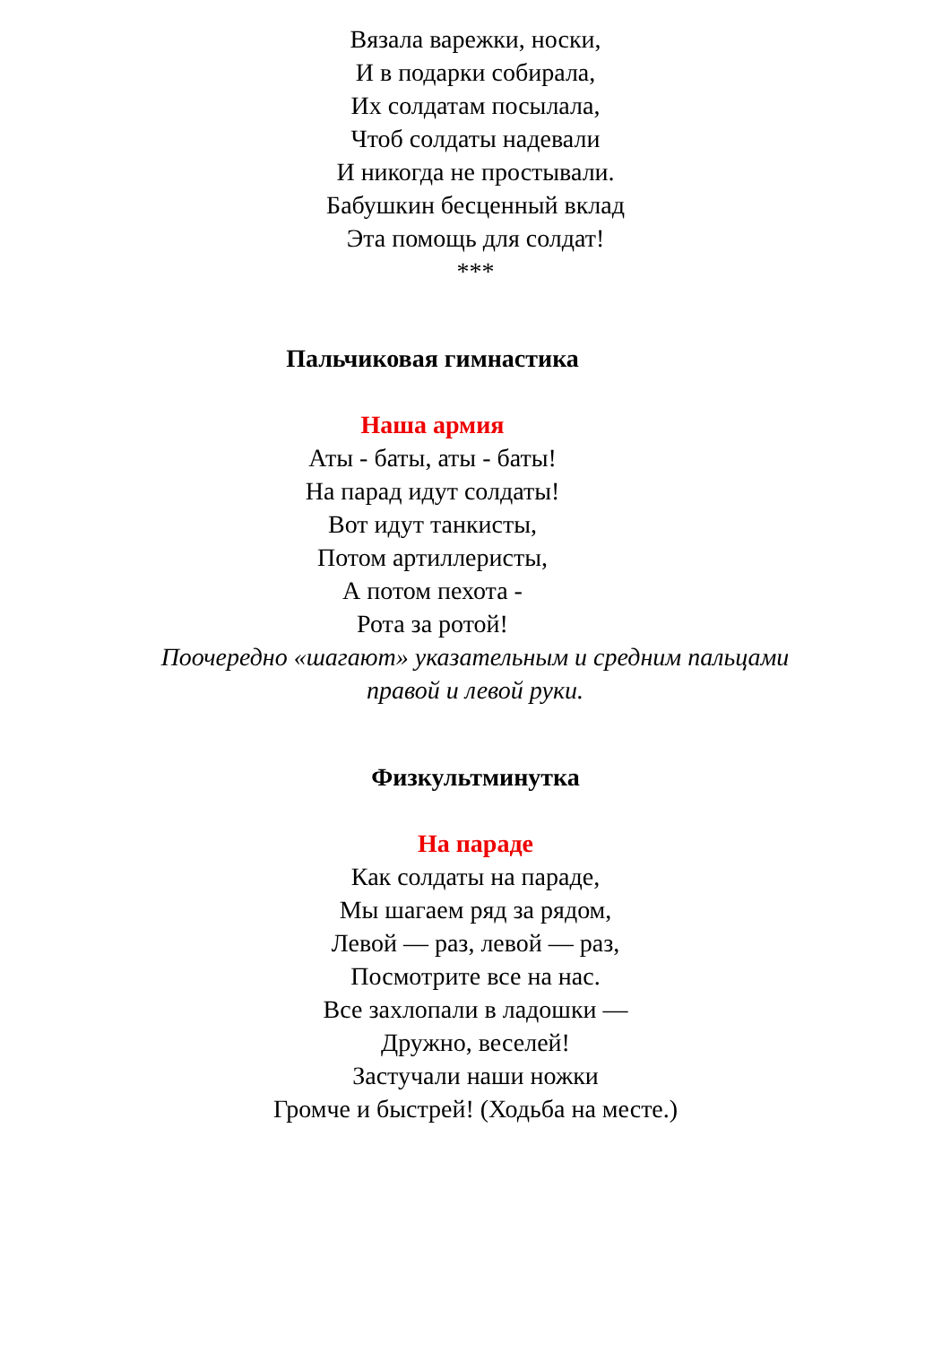Вязала варежки, носки,
И в подарки собирала,
Их солдатам посылала,
Чтоб солдаты надевали
И никогда не простывали.
Бабушкин бесценный вклад
Эта помощь для солдат!
***
Пальчиковая гимнастика
Наша армия
Аты - баты, аты - баты!
На парад идут солдаты!
Вот идут танкисты,
Потом артиллеристы,
А потом пехота -
Рота за ротой!
Поочередно «шагают» указательным и средним пальцами
правой и левой руки.
Физкультминутка
На параде
Как солдаты на параде,
Мы шагаем ряд за рядом,
Левой — раз, левой — раз,
Посмотрите все на нас.
Все захлопали в ладошки —
Дружно, веселей!
Застучали наши ножки
Громче и быстрей! (Ходьба на месте.)